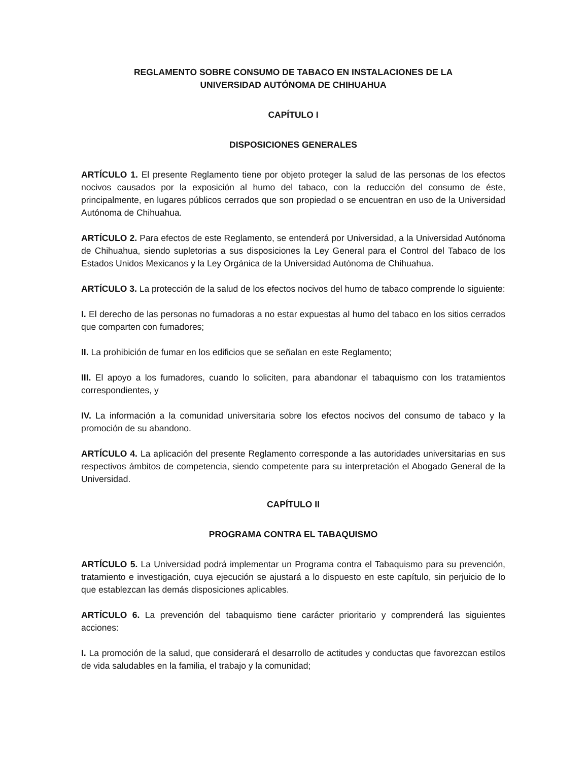REGLAMENTO SOBRE CONSUMO DE TABACO EN INSTALACIONES DE LA
UNIVERSIDAD AUTÓNOMA DE CHIHUAHUA
CAPÍTULO I
DISPOSICIONES GENERALES
ARTÍCULO 1. El presente Reglamento tiene por objeto proteger la salud de las personas de los efectos nocivos causados por la exposición al humo del tabaco, con la reducción del consumo de éste, principalmente, en lugares públicos cerrados que son propiedad o se encuentran en uso de la Universidad Autónoma de Chihuahua.
ARTÍCULO 2. Para efectos de este Reglamento, se entenderá por Universidad, a la Universidad Autónoma de Chihuahua, siendo supletorias a sus disposiciones la Ley General para el Control del Tabaco de los Estados Unidos Mexicanos y la Ley Orgánica de la Universidad Autónoma de Chihuahua.
ARTÍCULO 3. La protección de la salud de los efectos nocivos del humo de tabaco comprende lo siguiente:
I. El derecho de las personas no fumadoras a no estar expuestas al humo del tabaco en los sitios cerrados que comparten con fumadores;
II. La prohibición de fumar en los edificios que se señalan en este Reglamento;
III. El apoyo a los fumadores, cuando lo soliciten, para abandonar el tabaquismo con los tratamientos correspondientes, y
IV. La información a la comunidad universitaria sobre los efectos nocivos del consumo de tabaco y la promoción de su abandono.
ARTÍCULO 4. La aplicación del presente Reglamento corresponde a las autoridades universitarias en sus respectivos ámbitos de competencia, siendo competente para su interpretación el Abogado General de la Universidad.
CAPÍTULO II
PROGRAMA CONTRA EL TABAQUISMO
ARTÍCULO 5. La Universidad podrá implementar un Programa contra el Tabaquismo para su prevención, tratamiento e investigación, cuya ejecución se ajustará a lo dispuesto en este capítulo, sin perjuicio de lo que establezcan las demás disposiciones aplicables.
ARTÍCULO 6. La prevención del tabaquismo tiene carácter prioritario y comprenderá las siguientes acciones:
I. La promoción de la salud, que considerará el desarrollo de actitudes y conductas que favorezcan estilos de vida saludables en la familia, el trabajo y la comunidad;